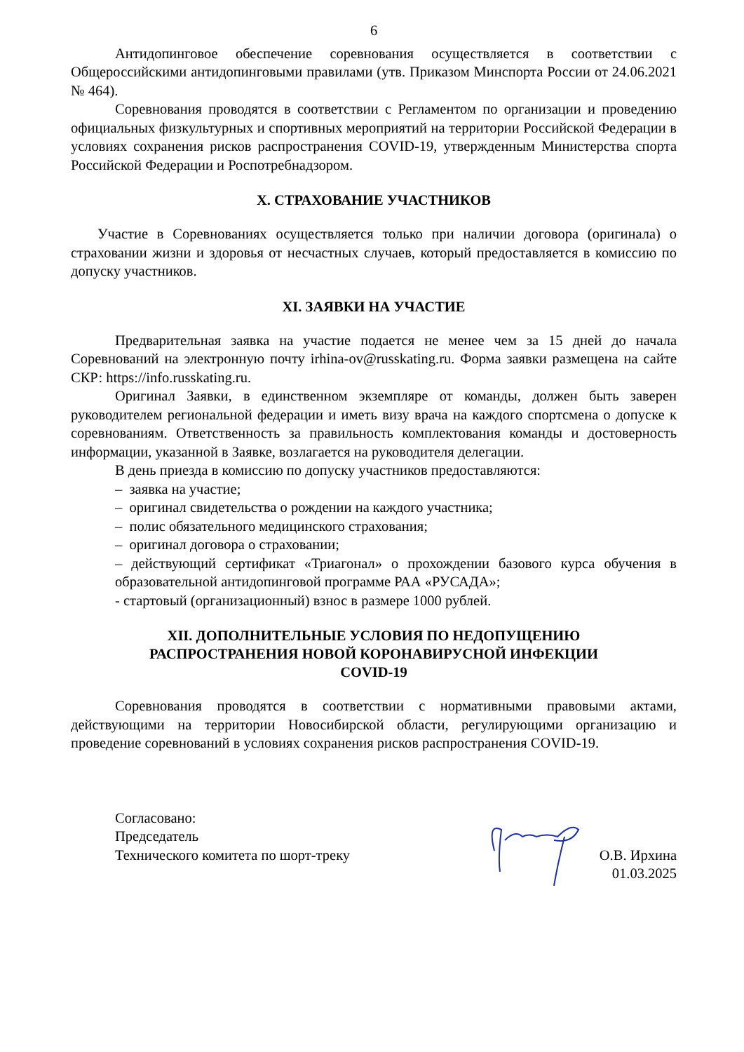6
Антидопинговое обеспечение соревнования осуществляется в соответствии с Общероссийскими антидопинговыми правилами (утв. Приказом Минспорта России от 24.06.2021 № 464).
Соревнования проводятся в соответствии с Регламентом по организации и проведению официальных физкультурных и спортивных мероприятий на территории Российской Федерации в условиях сохранения рисков распространения COVID-19, утвержденным Министерства спорта Российской Федерации и Роспотребнадзором.
X. СТРАХОВАНИЕ УЧАСТНИКОВ
Участие в Соревнованиях осуществляется только при наличии договора (оригинала) о страховании жизни и здоровья от несчастных случаев, который предоставляется в комиссию по допуску участников.
XI. ЗАЯВКИ НА УЧАСТИЕ
Предварительная заявка на участие подается не менее чем за 15 дней до начала Соревнований на электронную почту irhina-ov@russkating.ru. Форма заявки размещена на сайте СКР: https://info.russkating.ru.
Оригинал Заявки, в единственном экземпляре от команды, должен быть заверен руководителем региональной федерации и иметь визу врача на каждого спортсмена о допуске к соревнованиям. Ответственность за правильность комплектования команды и достоверность информации, указанной в Заявке, возлагается на руководителя делегации.
В день приезда в комиссию по допуску участников предоставляются:
– заявка на участие;
– оригинал свидетельства о рождении на каждого участника;
– полис обязательного медицинского страхования;
– оригинал договора о страховании;
– действующий сертификат «Триагонал» о прохождении базового курса обучения в образовательной антидопинговой программе РАА «РУСАДА»;
- стартовый (организационный) взнос в размере 1000 рублей.
XII. ДОПОЛНИТЕЛЬНЫЕ УСЛОВИЯ ПО НЕДОПУЩЕНИЮ
РАСПРОСТРАНЕНИЯ НОВОЙ КОРОНАВИРУСНОЙ ИНФЕКЦИИ
COVID-19
Соревнования проводятся в соответствии с нормативными правовыми актами, действующими на территории Новосибирской области, регулирующими организацию и проведение соревнований в условиях сохранения рисков распространения COVID-19.
Согласовано:
Председатель
Технического комитета по шорт-треку
О.В. Ирхина
01.03.2025